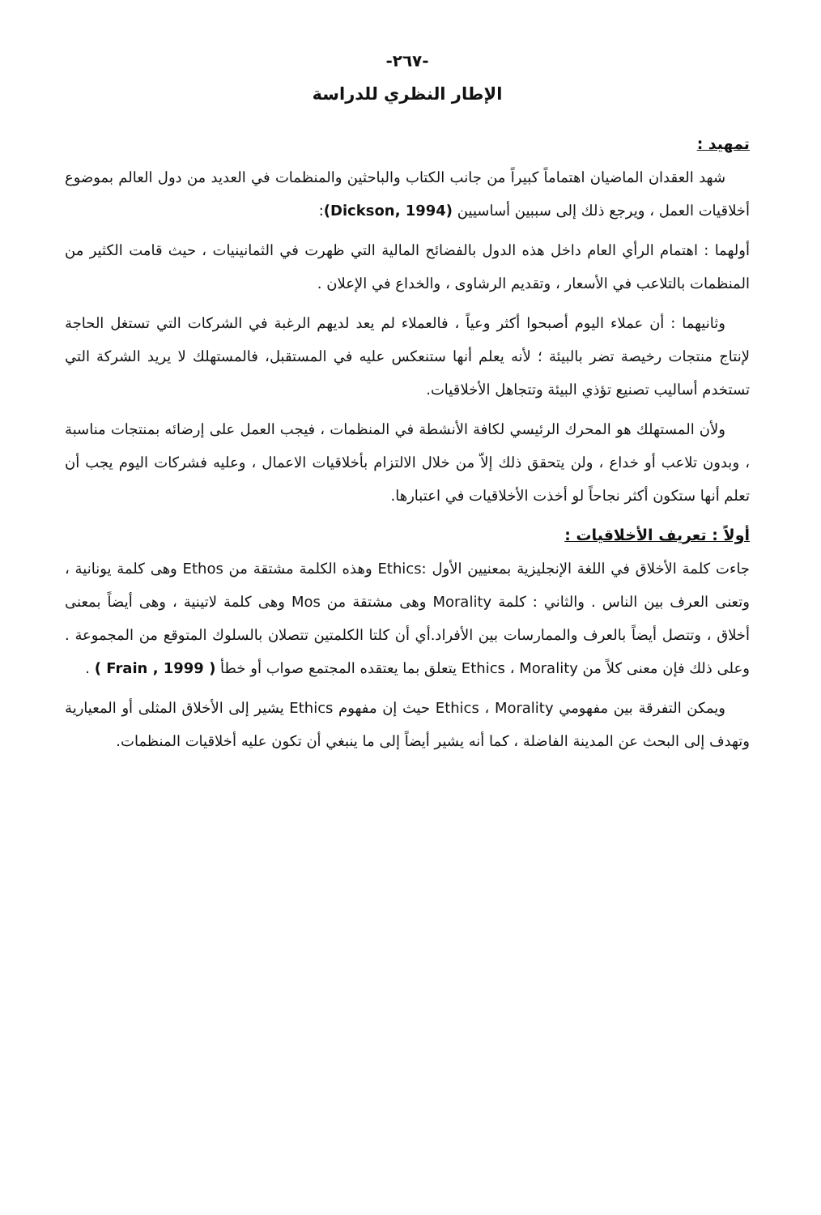-٢٦٧-
الإطار النظري للدراسة
تمهيد :
شهد العقدان الماضيان اهتماماً كبيراً من جانب الكتاب والباحثين والمنظمات في العديد من دول العالم بموضوع أخلاقيات العمل ، ويرجع ذلك إلى سببين أساسيين (Dickson, 1994):
أولهما : اهتمام الرأي العام داخل هذه الدول بالفضائح المالية التي ظهرت في الثمانينيات ، حيث قامت الكثير من المنظمات بالتلاعب في الأسعار ، وتقديم الرشاوى ، والخداع في الإعلان .
وثانيهما : أن عملاء اليوم أصبحوا أكثر وعياً ، فالعملاء لم يعد لديهم الرغبة في الشركات التي تستغل الحاجة لإنتاج منتجات رخيصة تضر بالبيئة ؛ لأنه يعلم أنها ستنعكس عليه في المستقبل، فالمستهلك لا يريد الشركة التي تستخدم أساليب تصنيع تؤذي البيئة وتتجاهل الأخلاقيات.
ولأن المستهلك هو المحرك الرئيسي لكافة الأنشطة في المنظمات ، فيجب العمل على إرضائه بمنتجات مناسبة ، وبدون تلاعب أو خداع ، ولن يتحقق ذلك إلاّ من خلال الالتزام بأخلاقيات الاعمال ، وعليه فشركات اليوم يجب أن تعلم أنها ستكون أكثر نجاحاً لو أخذت الأخلاقيات في اعتبارها.
أولاً : تعريف الأخلاقيات :
جاءت كلمة الأخلاق في اللغة الإنجليزية بمعنيين الأول :Ethics وهذه الكلمة مشتقة من Ethos وهى كلمة يونانية ، وتعنى العرف بين الناس . والثاني : كلمة Morality وهى مشتقة من Mos وهى كلمة لاتينية ، وهى أيضاً بمعنى أخلاق ، وتتصل أيضاً بالعرف والممارسات بين الأفراد.أي أن كلتا الكلمتين تتصلان بالسلوك المتوقع من المجموعة . وعلى ذلك فإن معنى كلاً من Ethics ، Morality يتعلق بما يعتقده المجتمع صواب أو خطأ ( Frain , 1999 ) .
ويمكن التفرقة بين مفهومي Ethics ، Morality حيث إن مفهوم Ethics يشير إلى الأخلاق المثلى أو المعيارية وتهدف إلى البحث عن المدينة الفاضلة ، كما أنه يشير أيضاً إلى ما ينبغي أن تكون عليه أخلاقيات المنظمات.